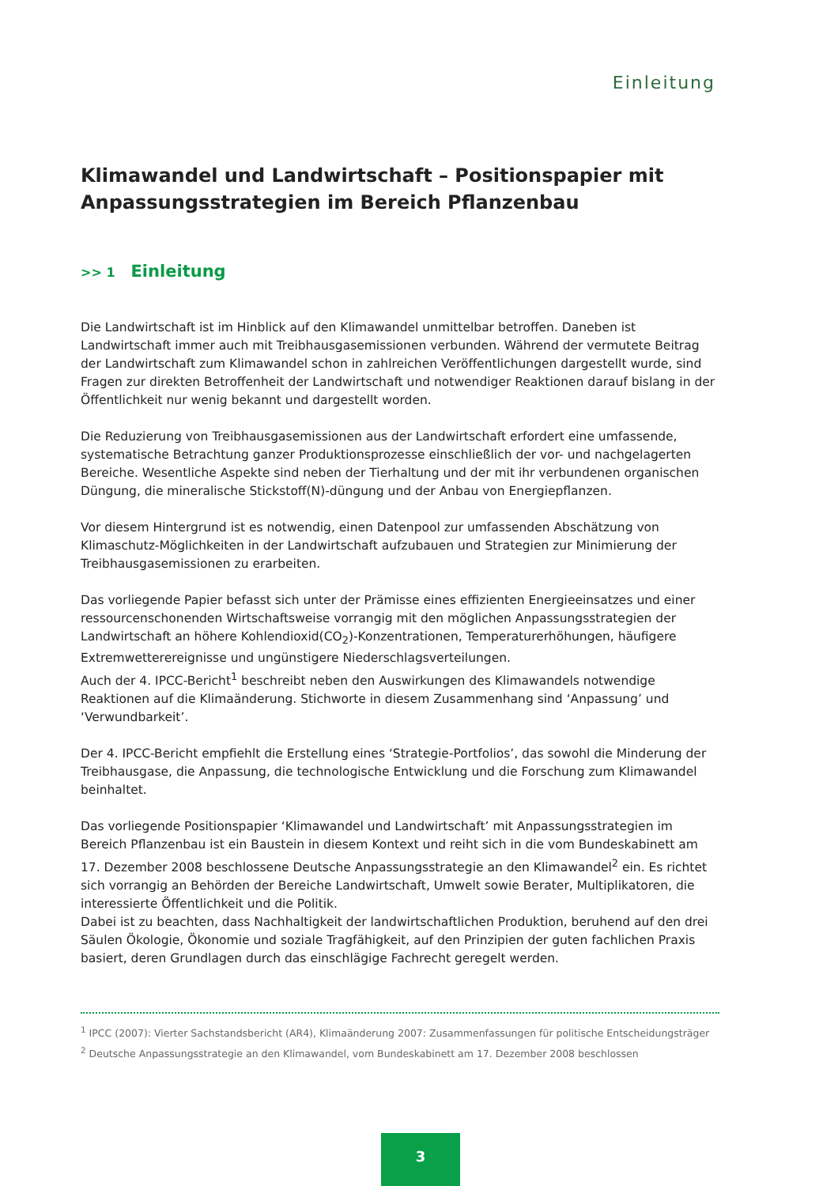Einleitung
Klimawandel und Landwirtschaft – Positionspapier mit Anpassungsstrategien im Bereich Pflanzenbau
>> 1 Einleitung
Die Landwirtschaft ist im Hinblick auf den Klimawandel unmittelbar betroffen. Daneben ist Landwirtschaft immer auch mit Treibhausgasemissionen verbunden. Während der vermutete Beitrag der Landwirtschaft zum Klimawandel schon in zahlreichen Veröffentlichungen dargestellt wurde, sind Fragen zur direkten Betroffenheit der Landwirtschaft und notwendiger Reaktionen darauf bislang in der Öffentlichkeit nur wenig bekannt und dargestellt worden.
Die Reduzierung von Treibhausgasemissionen aus der Landwirtschaft erfordert eine umfassende, systematische Betrachtung ganzer Produktionsprozesse einschließlich der vor- und nachgelagerten Bereiche. Wesentliche Aspekte sind neben der Tierhaltung und der mit ihr verbundenen organischen Düngung, die mineralische Stickstoff(N)-düngung und der Anbau von Energiepflanzen.
Vor diesem Hintergrund ist es notwendig, einen Datenpool zur umfassenden Abschätzung von Klimaschutz-Möglichkeiten in der Landwirtschaft aufzubauen und Strategien zur Minimierung der Treibhausgasemissionen zu erarbeiten.
Das vorliegende Papier befasst sich unter der Prämisse eines effizienten Energieeinsatzes und einer ressourcenschonenden Wirtschaftsweise vorrangig mit den möglichen Anpassungsstrategien der Landwirtschaft an höhere Kohlendioxid(CO<sub>2</sub>)-Konzentrationen, Temperaturerhöhungen, häufigere Extremwetterereignisse und ungünstigere Niederschlagsverteilungen.
Auch der 4. IPCC-Bericht<sup>1</sup> beschreibt neben den Auswirkungen des Klimawandels notwendige Reaktionen auf die Klimaänderung. Stichworte in diesem Zusammenhang sind ‘Anpassung’ und ‘Verwundbarkeit’.
Der 4. IPCC-Bericht empfiehlt die Erstellung eines ‘Strategie-Portfolios’, das sowohl die Minderung der Treibhausgase, die Anpassung, die technologische Entwicklung und die Forschung zum Klimawandel beinhaltet.
Das vorliegende Positionspapier ‘Klimawandel und Landwirtschaft’ mit Anpassungsstrategien im Bereich Pflanzenbau ist ein Baustein in diesem Kontext und reiht sich in die vom Bundeskabinett am 17. Dezember 2008 beschlossene Deutsche Anpassungsstrategie an den Klimawandel<sup>2</sup> ein. Es richtet sich vorrangig an Behörden der Bereiche Landwirtschaft, Umwelt sowie Berater, Multiplikatoren, die interessierte Öffentlichkeit und die Politik.
Dabei ist zu beachten, dass Nachhaltigkeit der landwirtschaftlichen Produktion, beruhend auf den drei Säulen Ökologie, Ökonomie und soziale Tragfähigkeit, auf den Prinzipien der guten fachlichen Praxis basiert, deren Grundlagen durch das einschlägige Fachrecht geregelt werden.
<sup>1</sup> IPCC (2007): Vierter Sachstandsbericht (AR4), Klimaänderung 2007: Zusammenfassungen für politische Entscheidungsträger
<sup>2</sup> Deutsche Anpassungsstrategie an den Klimawandel, vom Bundeskabinett am 17. Dezember 2008 beschlossen
3